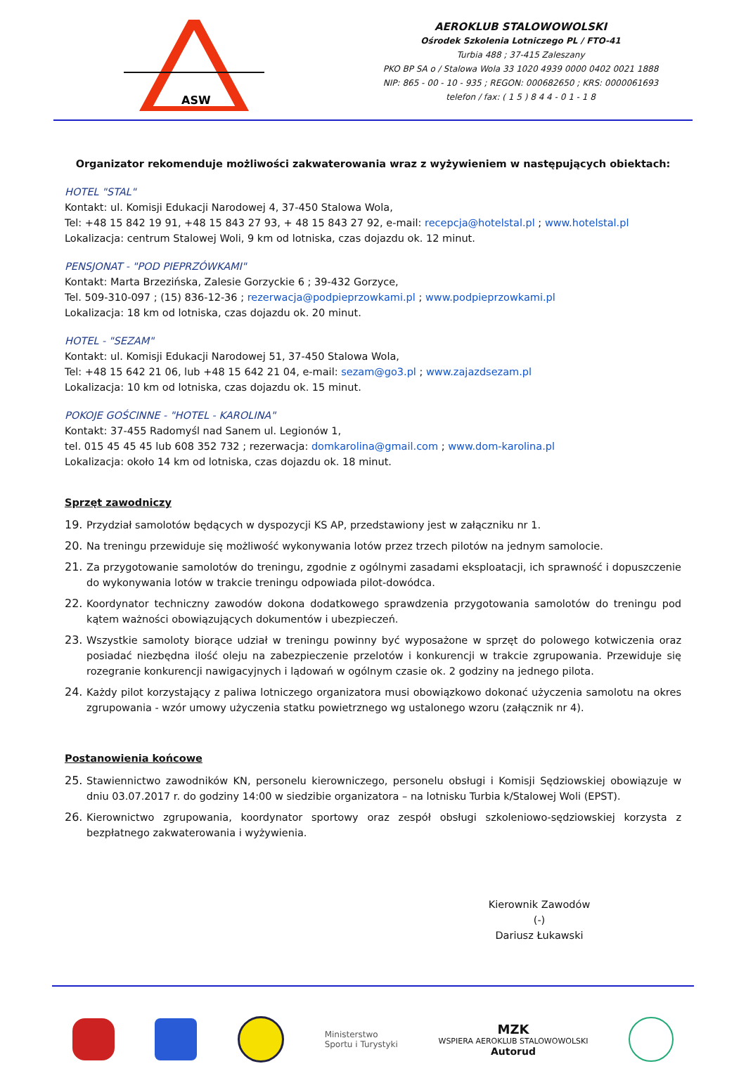ASW
AEROKLUB STALOWOWOLSKI
Ośrodek Szkolenia Lotniczego PL / FTO-41
Turbia 488 ; 37-415 Zaleszany
PKO BP SA o / Stalowa Wola 33 1020 4939 0000 0402 0021 1888
NIP: 865 - 00 - 10 - 935 ; REGON: 000682650 ; KRS: 0000061693
telefon / fax: ( 1 5 ) 8 4 4 - 0 1 - 1 8
Organizator rekomenduje możliwości zakwaterowania wraz z wyżywieniem w następujących obiektach:
HOTEL "STAL"
Kontakt: ul. Komisji Edukacji Narodowej 4, 37-450 Stalowa Wola,
Tel: +48 15 842 19 91, +48 15 843 27 93, + 48 15 843 27 92, e-mail: recepcja@hotelstal.pl ; www.hotelstal.pl
Lokalizacja: centrum Stalowej Woli, 9 km od lotniska, czas dojazdu ok. 12 minut.
PENSJONAT - "POD PIEPRZÓWKAMI"
Kontakt: Marta Brzezińska, Zalesie Gorzyckie 6 ; 39-432 Gorzyce,
Tel. 509-310-097 ; (15) 836-12-36 ; rezerwacja@podpieprzowkami.pl ; www.podpieprzowkami.pl
Lokalizacja: 18 km od lotniska, czas dojazdu ok. 20 minut.
HOTEL - "SEZAM"
Kontakt: ul. Komisji Edukacji Narodowej 51, 37-450 Stalowa Wola,
Tel: +48 15 642 21 06, lub +48 15 642 21 04, e-mail: sezam@go3.pl ; www.zajazdsezam.pl
Lokalizacja: 10 km od lotniska, czas dojazdu ok. 15 minut.
POKOJE GOŚCINNE - "HOTEL - KAROLINA"
Kontakt: 37-455 Radomyśl nad Sanem ul. Legionów 1,
tel. 015 45 45 45 lub 608 352 732 ; rezerwacja: domkarolina@gmail.com ; www.dom-karolina.pl
Lokalizacja: około 14 km od lotniska, czas dojazdu ok. 18 minut.
Sprzęt zawodniczy
19. Przydział samolotów będących w dyspozycji KS AP, przedstawiony jest w załączniku nr 1.
20. Na treningu przewiduje się możliwość wykonywania lotów przez trzech pilotów na jednym samolocie.
21. Za przygotowanie samolotów do treningu, zgodnie z ogólnymi zasadami eksploatacji, ich sprawność i dopuszczenie do wykonywania lotów w trakcie treningu odpowiada pilot-dowódca.
22. Koordynator techniczny zawodów dokona dodatkowego sprawdzenia przygotowania samolotów do treningu pod kątem ważności obowiązujących dokumentów i ubezpieczeń.
23. Wszystkie samoloty biorące udział w treningu powinny być wyposażone w sprzęt do polowego kotwiczenia oraz posiadać niezbędna ilość oleju na zabezpieczenie przelotów i konkurencji w trakcie zgrupowania. Przewiduje się rozegranie konkurencji nawigacyjnych i lądowań w ogólnym czasie ok. 2 godziny na jednego pilota.
24. Każdy pilot korzystający z paliwa lotniczego organizatora musi obowiązkowo dokonać użyczenia samolotu na okres zgrupowania - wzór umowy użyczenia statku powietrznego wg ustalonego wzoru (załącznik nr 4).
Postanowienia końcowe
25. Stawiennictwo zawodników KN, personelu kierowniczego, personelu obsługi i Komisji Sędziowskiej obowiązuje w dniu 03.07.2017 r. do godziny 14:00 w siedzibie organizatora – na lotnisku Turbia k/Stalowej Woli (EPST).
26. Kierownictwo zgrupowania, koordynator sportowy oraz zespół obsługi szkoleniowo-sędziowskiej korzysta z bezpłatnego zakwaterowania i wyżywienia.
Kierownik Zawodów
(-)
Dariusz Łukawski
Ministerstwo
Sportu i Turystyki
MZK
WSPIERA AEROKLUB STALOWOWOLSKI
Autorud